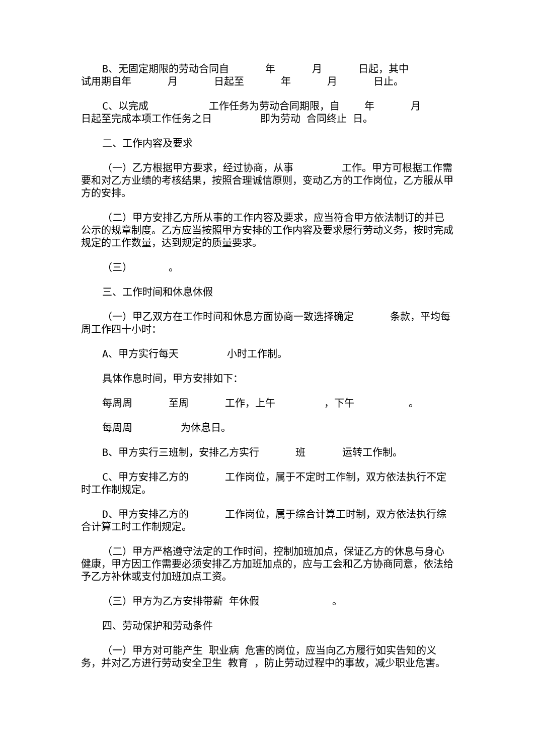B、无固定期限的劳动合同自 年 月 日起，其中 试用期自年 月 日起至 年 月 日止。
C、以完成 工作任务为劳动合同期限，自 年 月 日起至完成本项工作任务之日 即为劳动 合同终止 日。
二、工作内容及要求
（一）乙方根据甲方要求，经过协商，从事 工作。甲方可根据工作需要和对乙方业绩的考核结果，按照合理诚信原则，变动乙方的工作岗位，乙方服从甲方的安排。
（二）甲方安排乙方所从事的工作内容及要求，应当符合甲方依法制订的并已公示的规章制度。乙方应当按照甲方安排的工作内容及要求履行劳动义务，按时完成规定的工作数量，达到规定的质量要求。
（三） 。
三、工作时间和休息休假
（一）甲乙双方在工作时间和休息方面协商一致选择确定 条款，平均每周工作四十小时：
A、甲方实行每天 小时工作制。
具体作息时间，甲方安排如下：
每周周 至周 工作，上午 ，下午 。
每周周 为休息日。
B、甲方实行三班制，安排乙方实行 班 运转工作制。
C、甲方安排乙方的 工作岗位，属于不定时工作制，双方依法执行不定时工作制规定。
D、甲方安排乙方的 工作岗位，属于综合计算工时制，双方依法执行综合计算工时工作制规定。
（二）甲方严格遵守法定的工作时间，控制加班加点，保证乙方的休息与身心健康，甲方因工作需要必须安排乙方加班加点的，应与工会和乙方协商同意，依法给予乙方补休或支付加班加点工资。
（三）甲方为乙方安排带薪 年休假 。
四、劳动保护和劳动条件
（一）甲方对可能产生 职业病 危害的岗位，应当向乙方履行如实告知的义务，并对乙方进行劳动安全卫生 教育 ，防止劳动过程中的事故，减少职业危害。